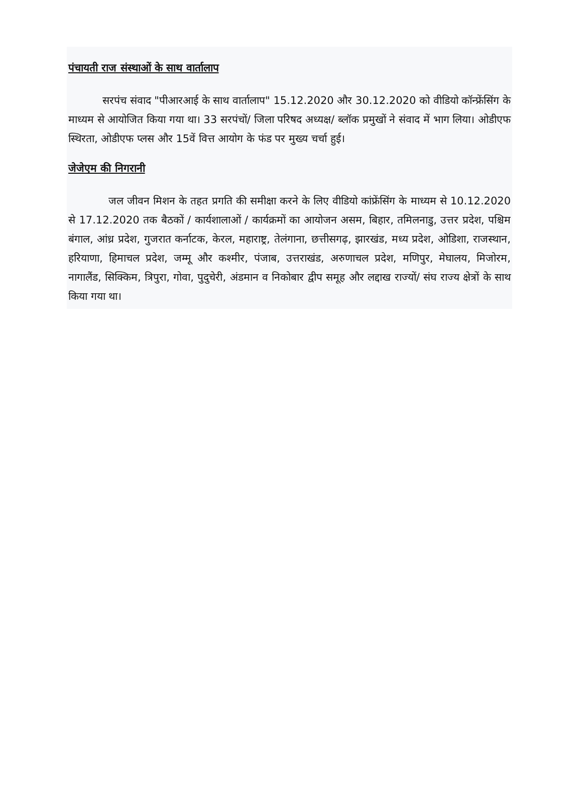पंचायती राज संस्थाओं के साथ वार्तालाप
सरपंच संवाद "पीआरआई के साथ वार्तालाप" 15.12.2020 और 30.12.2020 को वीडियो कॉन्फ्रेंसिंग के माध्यम से आयोजित किया गया था। 33 सरपंचों/ जिला परिषद अध्यक्ष/ ब्लॉक प्रमुखों ने संवाद में भाग लिया। ओडीएफ स्थिरता, ओडीएफ प्लस और 15वें वित्त आयोग के फंड पर मुख्य चर्चा हुई।
जेजेएम की निगरानी
जल जीवन मिशन के तहत प्रगति की समीक्षा करने के लिए वीडियो कांफ्रेंसिंग के माध्यम से 10.12.2020 से 17.12.2020 तक बैठकों / कार्यशालाओं / कार्यक्रमों का आयोजन असम, बिहार, तमिलनाडु, उत्तर प्रदेश, पश्चिम बंगाल, आंध्र प्रदेश, गुजरात कर्नाटक, केरल, महाराष्ट्र, तेलंगाना, छत्तीसगढ़, झारखंड, मध्य प्रदेश, ओडिशा, राजस्थान, हरियाणा, हिमाचल प्रदेश, जम्मू और कश्मीर, पंजाब, उत्तराखंड, अरुणाचल प्रदेश, मणिपुर, मेघालय, मिजोरम, नागालैंड, सिक्किम, त्रिपुरा, गोवा, पुदुचेरी, अंडमान व निकोबार द्वीप समूह और लद्दाख राज्यों/ संघ राज्य क्षेत्रों के साथ किया गया था।